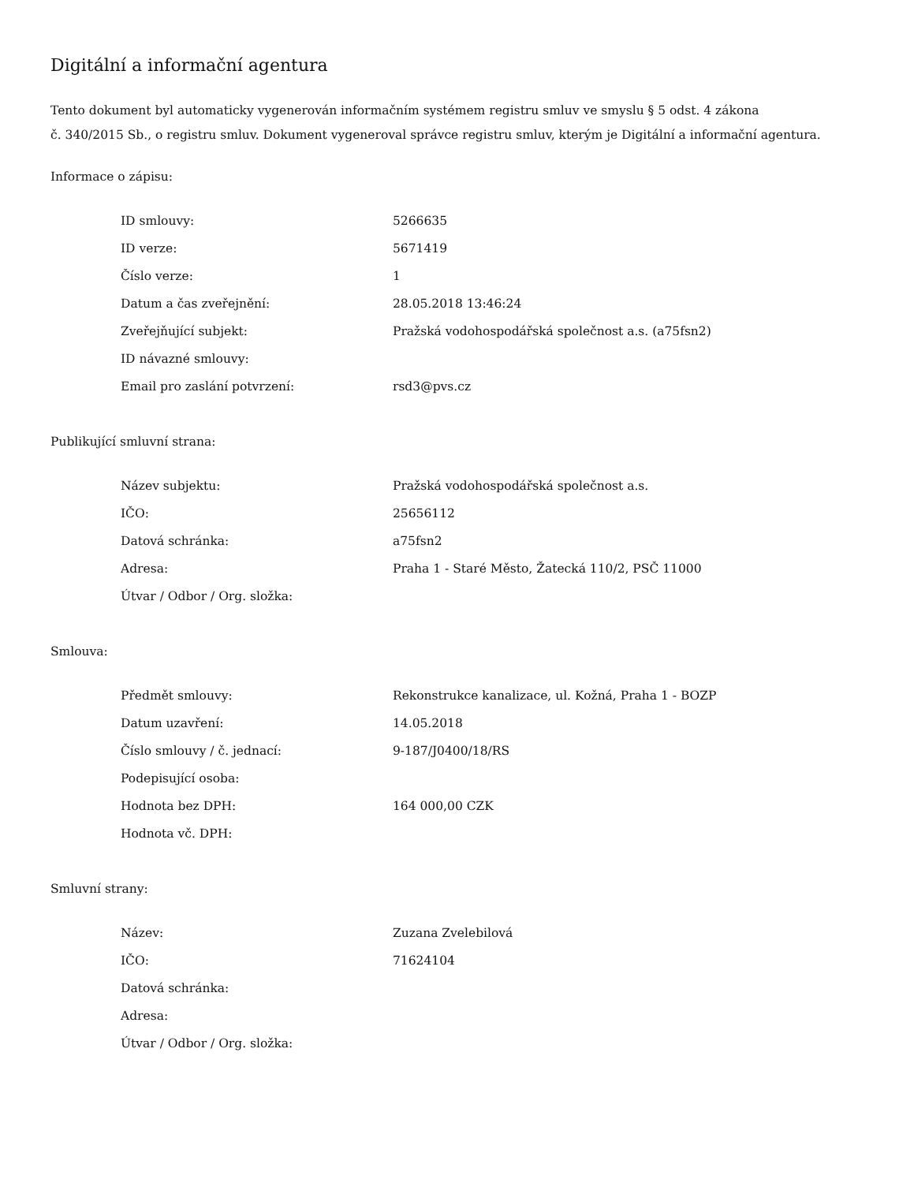Digitální a informační agentura
Tento dokument byl automaticky vygenerován informačním systémem registru smluv ve smyslu § 5 odst. 4 zákona
č. 340/2015 Sb., o registru smluv. Dokument vygeneroval správce registru smluv, kterým je Digitální a informační agentura.
Informace o zápisu:
| ID smlouvy: | 5266635 |
| ID verze: | 5671419 |
| Číslo verze: | 1 |
| Datum a čas zveřejnění: | 28.05.2018 13:46:24 |
| Zveřejňující subjekt: | Pražská vodohospodářská společnost a.s. (a75fsn2) |
| ID návazné smlouvy: | |
| Email pro zaslání potvrzení: | rsd3@pvs.cz |
Publikující smluvní strana:
| Název subjektu: | Pražská vodohospodářská společnost a.s. |
| IČO: | 25656112 |
| Datová schránka: | a75fsn2 |
| Adresa: | Praha 1 - Staré Město, Žatecká 110/2, PSČ 11000 |
| Útvar / Odbor / Org. složka: | |
Smlouva:
| Předmět smlouvy: | Rekonstrukce kanalizace, ul. Kožná, Praha 1 - BOZP |
| Datum uzavření: | 14.05.2018 |
| Číslo smlouvy / č. jednací: | 9-187/J0400/18/RS |
| Podepisující osoba: | |
| Hodnota bez DPH: | 164 000,00 CZK |
| Hodnota vč. DPH: | |
Smluvní strany:
| Název: | Zuzana Zvelebilová |
| IČO: | 71624104 |
| Datová schránka: | |
| Adresa: | |
| Útvar / Odbor / Org. složka: | |